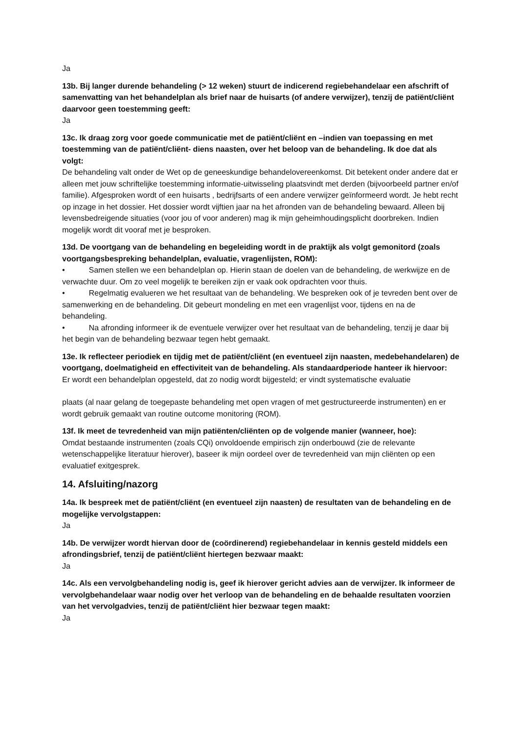Ja
13b. Bij langer durende behandeling (> 12 weken) stuurt de indicerend regiebehandelaar een afschrift of samenvatting van het behandelplan als brief naar de huisarts (of andere verwijzer), tenzij de patiënt/cliënt daarvoor geen toestemming geeft:
Ja
13c. Ik draag zorg voor goede communicatie met de patiënt/cliënt en –indien van toepassing en met toestemming van de patiënt/cliënt- diens naasten, over het beloop van de behandeling. Ik doe dat als volgt:
De behandeling valt onder de Wet op de geneeskundige behandelovereenkomst. Dit betekent onder andere dat er alleen met jouw schriftelijke toestemming informatie-uitwisseling plaatsvindt met derden (bijvoorbeeld partner en/of familie). Afgesproken wordt of een huisarts , bedrijfsarts of een andere verwijzer geïnformeerd wordt. Je hebt recht op inzage in het dossier. Het dossier wordt vijftien jaar na het afronden van de behandeling bewaard. Alleen bij levensbedreigende situaties (voor jou of voor anderen) mag ik mijn geheimhoudingsplicht doorbreken. Indien mogelijk wordt dit vooraf met je besproken.
13d. De voortgang van de behandeling en begeleiding wordt in de praktijk als volgt gemonitord (zoals voortgangsbespreking behandelplan, evaluatie, vragenlijsten, ROM):
• Samen stellen we een behandelplan op. Hierin staan de doelen van de behandeling, de werkwijze en de verwachte duur. Om zo veel mogelijk te bereiken zijn er vaak ook opdrachten voor thuis.
• Regelmatig evalueren we het resultaat van de behandeling. We bespreken ook of je tevreden bent over de samenwerking en de behandeling. Dit gebeurt mondeling en met een vragenlijst voor, tijdens en na de behandeling.
• Na afronding informeer ik de eventuele verwijzer over het resultaat van de behandeling, tenzij je daar bij het begin van de behandeling bezwaar tegen hebt gemaakt.
13e. Ik reflecteer periodiek en tijdig met de patiënt/cliënt (en eventueel zijn naasten, medebehandelaren) de voortgang, doelmatigheid en effectiviteit van de behandeling. Als standaardperiode hanteer ik hiervoor:
Er wordt een behandelplan opgesteld, dat zo nodig wordt bijgesteld; er vindt systematische evaluatie
plaats (al naar gelang de toegepaste behandeling met open vragen of met gestructureerde instrumenten) en er wordt gebruik gemaakt van routine outcome monitoring (ROM).
13f. Ik meet de tevredenheid van mijn patiënten/cliënten op de volgende manier (wanneer, hoe):
Omdat bestaande instrumenten (zoals CQi) onvoldoende empirisch zijn onderbouwd (zie de relevante wetenschappelijke literatuur hierover), baseer ik mijn oordeel over de tevredenheid van mijn cliënten op een evaluatief exitgesprek.
14. Afsluiting/nazorg
14a. Ik bespreek met de patiënt/cliënt (en eventueel zijn naasten) de resultaten van de behandeling en de mogelijke vervolgstappen:
Ja
14b. De verwijzer wordt hiervan door de (coördinerend) regiebehandelaar in kennis gesteld middels een afrondingsbrief, tenzij de patiënt/cliënt hiertegen bezwaar maakt:
Ja
14c. Als een vervolgbehandeling nodig is, geef ik hierover gericht advies aan de verwijzer. Ik informeer de vervolgbehandelaar waar nodig over het verloop van de behandeling en de behaalde resultaten voorzien van het vervolgadvies, tenzij de patiënt/cliënt hier bezwaar tegen maakt:
Ja